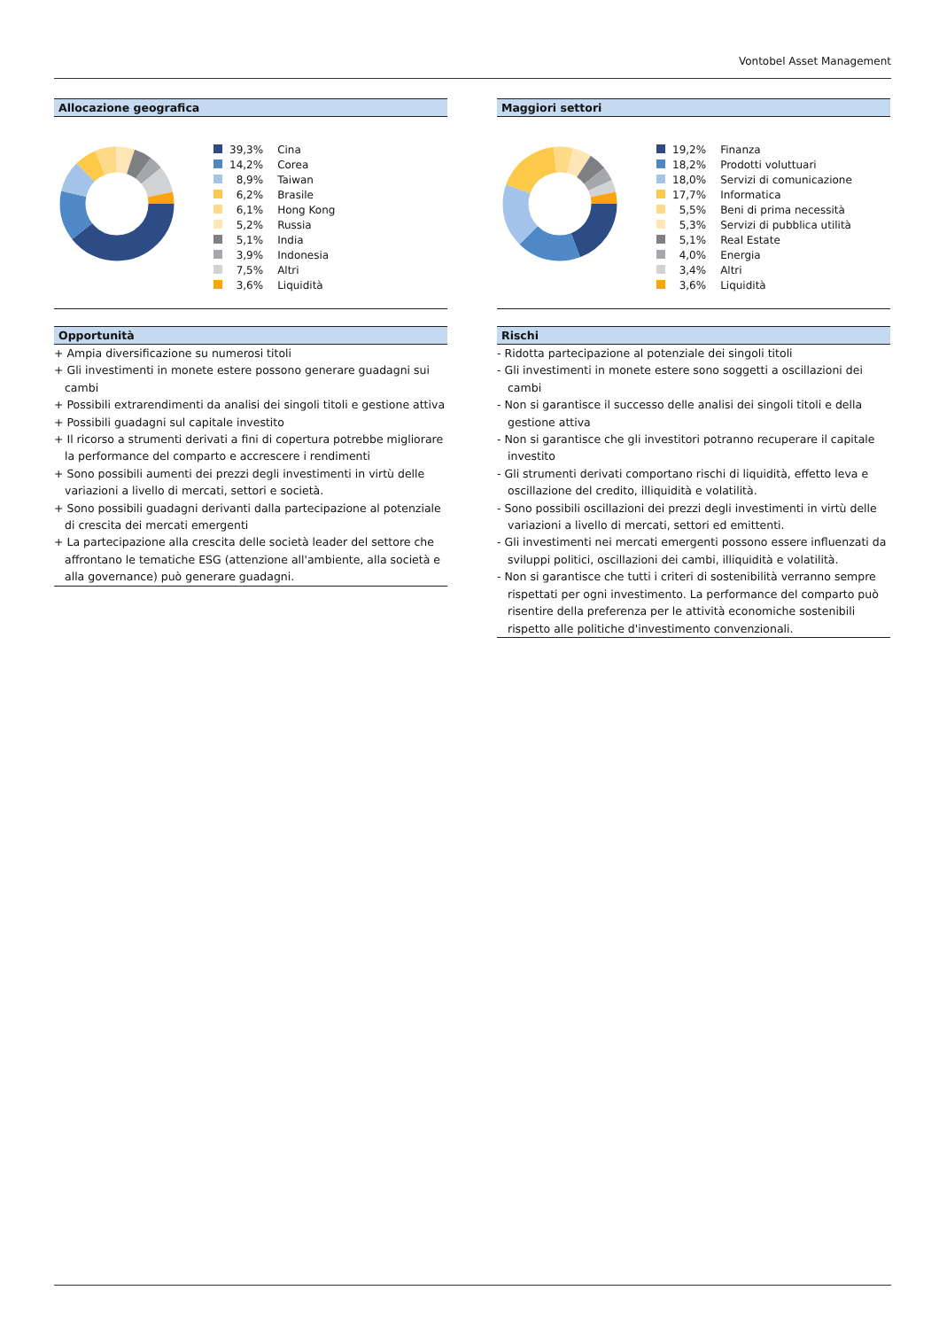Vontobel Asset Management
Allocazione geografica
| | 39,3% | Cina |
| | 14,2% | Corea |
| | 8,9% | Taiwan |
| | 6,2% | Brasile |
| | 6,1% | Hong Kong |
| | 5,2% | Russia |
| | 5,1% | India |
| | 3,9% | Indonesia |
| | 7,5% | Altri |
| | 3,6% | Liquidità |
Opportunità
+ Ampia diversificazione su numerosi titoli
+ Gli investimenti in monete estere possono generare guadagni sui cambi
+ Possibili extrarendimenti da analisi dei singoli titoli e gestione attiva
+ Possibili guadagni sul capitale investito
+ Il ricorso a strumenti derivati a fini di copertura potrebbe migliorare la performance del comparto e accrescere i rendimenti
+ Sono possibili aumenti dei prezzi degli investimenti in virtù delle variazioni a livello di mercati, settori e società.
+ Sono possibili guadagni derivanti dalla partecipazione al potenziale di crescita dei mercati emergenti
+ La partecipazione alla crescita delle società leader del settore che affrontano le tematiche ESG (attenzione all'ambiente, alla società e alla governance) può generare guadagni.
Maggiori settori
| | 19,2% | Finanza |
| | 18,2% | Prodotti voluttuari |
| | 18,0% | Servizi di comunicazione |
| | 17,7% | Informatica |
| | 5,5% | Beni di prima necessità |
| | 5,3% | Servizi di pubblica utilità |
| | 5,1% | Real Estate |
| | 4,0% | Energia |
| | 3,4% | Altri |
| | 3,6% | Liquidità |
Rischi
- Ridotta partecipazione al potenziale dei singoli titoli
- Gli investimenti in monete estere sono soggetti a oscillazioni dei cambi
- Non si garantisce il successo delle analisi dei singoli titoli e della gestione attiva
- Non si garantisce che gli investitori potranno recuperare il capitale investito
- Gli strumenti derivati comportano rischi di liquidità, effetto leva e oscillazione del credito, illiquidità e volatilità.
- Sono possibili oscillazioni dei prezzi degli investimenti in virtù delle variazioni a livello di mercati, settori ed emittenti.
- Gli investimenti nei mercati emergenti possono essere influenzati da sviluppi politici, oscillazioni dei cambi, illiquidità e volatilità.
- Non si garantisce che tutti i criteri di sostenibilità verranno sempre rispettati per ogni investimento. La performance del comparto può risentire della preferenza per le attività economiche sostenibili rispetto alle politiche d'investimento convenzionali.